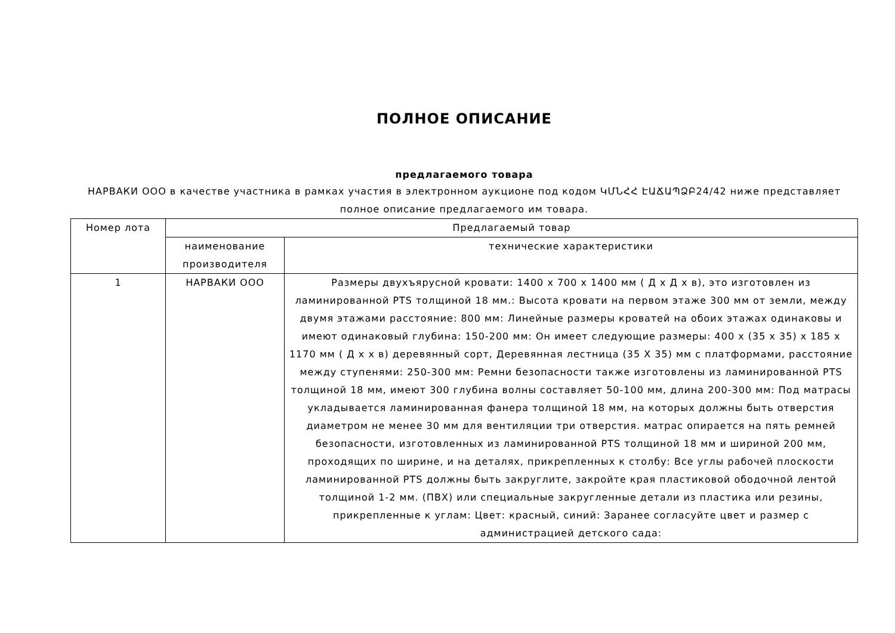ПОЛНОЕ ОПИСАНИЕ
предлагаемого товара
НАРВАКИ ООО в качестве участника в рамках участия в электронном аукционе под кодом ԿՄՆՀՀ ԷԱՃԱՊՁԲ24/42 ниже представляет полное описание предлагаемого им товара.
| Номер лота | Предлагаемый товар | |
| --- | --- | --- |
| | наименование производителя | технические характеристики |
| 1 | НАРВАКИ ООО | Размеры двухъярусной кровати: 1400 x 700 x 1400 мм ( Д x Д x в), это изготовлен из ламинированной PTS толщиной 18 мм.: Высота кровати на первом этаже 300 мм от земли, между двумя этажами расстояние: 800 мм: Линейные размеры кроватей на обоих этажах одинаковы и имеют одинаковый глубина: 150-200 мм: Он имеет следующие размеры: 400 x (35 x 35) x 185 x 1170 мм ( Д x x в) деревянный сорт, Деревянная лестница (35 X 35) мм с платформами, расстояние между ступенями: 250-300 мм: Ремни безопасности также изготовлены из ламинированной PTS толщиной 18 мм, имеют 300 глубина волны составляет 50-100 мм, длина 200-300 мм: Под матрасы укладывается ламинированная фанера толщиной 18 мм, на которых должны быть отверстия диаметром не менее 30 мм для вентиляции три отверстия. матрас опирается на пять ремней безопасности, изготовленных из ламинированной PTS толщиной 18 мм и шириной 200 мм, проходящих по ширине, и на деталях, прикрепленных к столбу: Все углы рабочей плоскости ламинированной PTS должны быть закруглите, закройте края пластиковой ободочной лентой толщиной 1-2 мм. (ПВХ) или специальные закругленные детали из пластика или резины, прикрепленные к углам: Цвет: красный, синий: Заранее согласуйте цвет и размер с администрацией детского сада: |